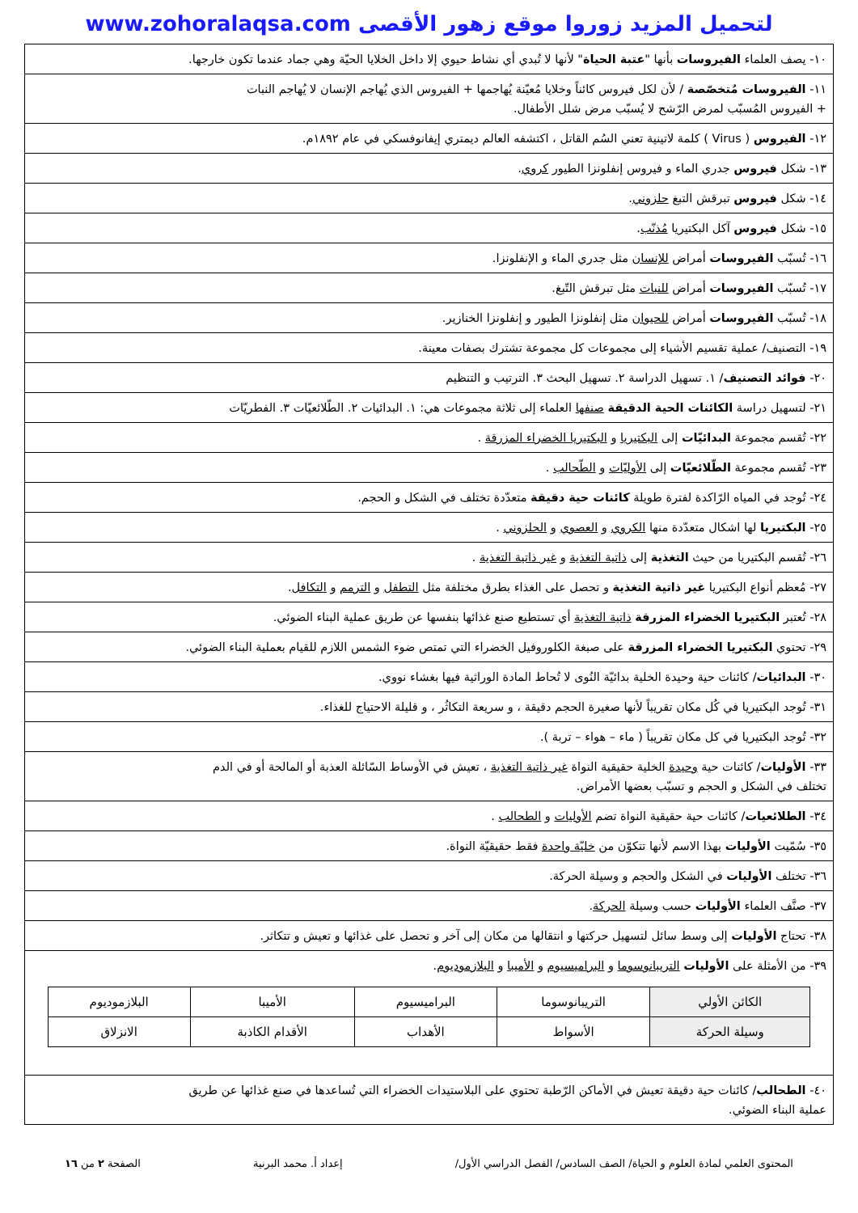لتحميل المزيد زوروا موقع زهور الأقصى www.zohoralaqsa.com
١٠- يصف العلماء الفيروسات بأنها "عتبة الحياة" لأنها لا تُبدي أي نشاط حيوي إلا داخل الخلايا الحيّة وهي جماد عندما تكون خارجها.
١١- الفيروسات مُتخصّصة / لأن لكل فيروس كائناً وخلايا مُعيّنة يُهاجمها + الفيروس الذي يُهاجم الإنسان لا يُهاجم النبات
+ الفيروس المُسبّب لمرض الرّشح لا يُسبّب مرض شلل الأطفال.
١٢- الفيروس ( Virus ) كلمة لاتينية تعني السُم القاتل ، اكتشفه العالم ديمتري إيفانوفسكي في عام ١٨٩٢م.
١٣- شكل فيروس جدري الماء و فيروس إنفلونزا الطيور كروي.
١٤- شكل فيروس تبرقش التبغ حلزوني.
١٥- شكل فيروس آكل البكتيريا مُذنّب.
١٦- تُسبّب الفيروسات أمراض للإنسان مثل جدري الماء و الإنفلونزا.
١٧- تُسبّب الفيروسات أمراض للنبات مثل تبرقش التّبغ.
١٨- تُسبّب الفيروسات أمراض للحيوان مثل إنفلونزا الطيور و إنفلونزا الخنازير.
١٩- التصنيف/ عملية تقسيم الأشياء إلى مجموعات كل مجموعة تشترك بصفات معينة.
٢٠- فوائد التصنيف/ ١. تسهيل الدراسة ٢. تسهيل البحث ٣. الترتيب و التنظيم
٢١- لتسهيل دراسة الكائنات الحية الدقيقة صنفها العلماء إلى ثلاثة مجموعات هي: ١. البدائيات ٢. الطّلائعيّات ٣. الفطريّات
٢٢- تُقسم مجموعة البدائيّات إلى البكتيريا و البكتيريا الخضراء المزرقة .
٢٣- تُقسم مجموعة الطّلائعيّات إلى الأوليّات و الطّحالب .
٢٤- تُوجد في المياه الرّاكدة لفترة طويلة كائنات حية دقيقة متعدّدة تختلف في الشكل و الحجم.
٢٥- البكتيريا لها اشكال متعدّدة منها الكروي و العصوي و الحلزوني .
٢٦- تُقسم البكتيريا من حيث التغذية إلى ذاتية التغذية و غير ذاتية التغذية .
٢٧- مُعظم أنواع البكتيريا غير ذاتية التغذية و تحصل على الغذاء بطرق مختلفة مثل التطفل و الترمم و التكافل.
٢٨- تُعتبر البكتيريا الخضراء المزرقة ذاتية التغذية أي تستطيع صنع غذائها بنفسها عن طريق عملية البناء الضوئي.
٢٩- تحتوي البكتيريا الخضراء المزرقة على صبغة الكلوروفيل الخضراء التي تمتص ضوء الشمس اللازم للقيام بعملية البناء الضوئي.
٣٠- البدائيات/ كائنات حية وحيدة الخلية بدائيّة النُوى لا تُحاط المادة الوراثية فيها بغشاء نووي.
٣١- تُوجد البكتيريا في كُل مكان تقريباً لأنها صغيرة الحجم دقيقة ، و سريعة التكاثُر ، و قليلة الاحتياج للغذاء.
٣٢- تُوجد البكتيريا في كل مكان تقريباً ( ماء – هواء – تربة ).
٣٣- الأوليات/ كائنات حية وحيدة الخلية حقيقية النواة غير ذاتية التغذية ، تعيش في الأوساط السّائلة العذبة أو المالحة أو في الدم
تختلف في الشكل و الحجم و تسبّب بعضها الأمراض.
٣٤- الطلائعيات/ كائنات حية حقيقية النواة تضم الأوليات و الطحالب .
٣٥- سُمّيت الأوليات بهذا الاسم لأنها تتكوّن من خليّة واحدة فقط حقيقيّة النواة.
٣٦- تختلف الأوليات في الشكل والحجم و وسيلة الحركة.
٣٧- صنَّف العلماء الأوليات حسب وسيلة الحركة.
٣٨- تحتاج الأوليات إلى وسط سائل لتسهيل حركتها و انتقالها من مكان إلى آخر و تحصل على غذائها و تعيش و تتكاثر.
٣٩- من الأمثلة على الأوليات التريبانوسوما و البراميسيوم و الأميبا و البلازموديوم.
| الكائن الأولي | التريبانوسوما | البراميسيوم | الأميبا | البلازموديوم |
| وسيلة الحركة | الأسواط | الأهداب | الأقدام الكاذبة | الانزلاق |
٤٠- الطحالب/ كائنات حية دقيقة تعيش في الأماكن الرّطبة تحتوي على البلاستيدات الخضراء التي تُساعدها في صنع غذائها عن طريق
عملية البناء الضوئي.
المحتوى العلمي لمادة العلوم و الحياة/ الصف السادس/ الفصل الدراسي الأول/ إعداد أ. محمد البرنية الصفحة ٢ من ١٦